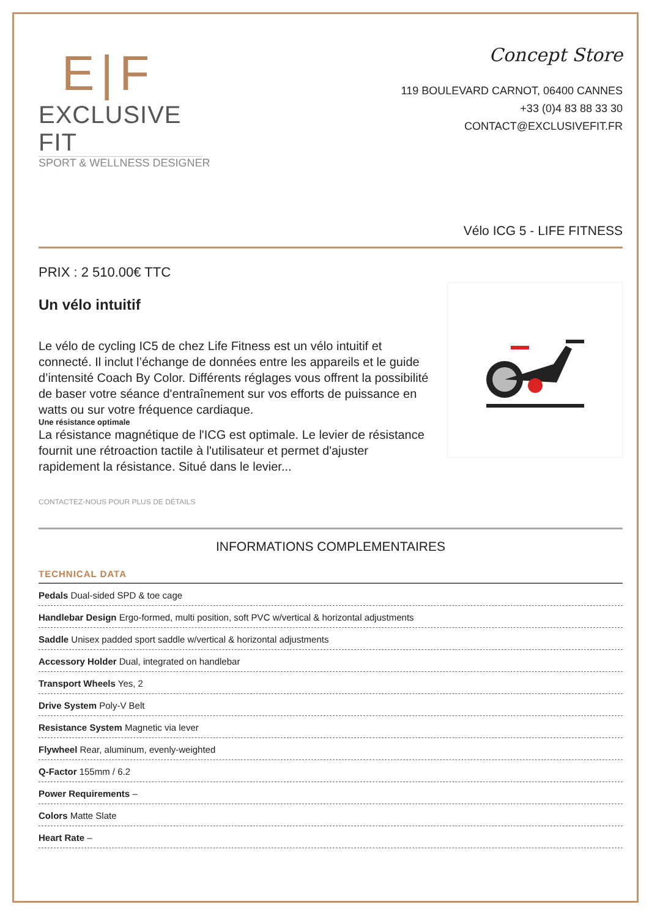E|F
EXCLUSIVE FIT
SPORT & WELLNESS DESIGNER
Concept Store
119 BOULEVARD CARNOT, 06400 CANNES
+33 (0)4 83 88 33 30
CONTACT@EXCLUSIVEFIT.FR
Vélo ICG 5 - LIFE FITNESS
PRIX : 2 510.00€ TTC
Un vélo intuitif
Le vélo de cycling IC5 de chez Life Fitness est un vélo intuitif et connecté. Il inclut l’échange de données entre les appareils et le guide d’intensité Coach By Color. Différents réglages vous offrent la possibilité de baser votre séance d'entraînement sur vos efforts de puissance en watts ou sur votre fréquence cardiaque.
Une résistance optimale
La résistance magnétique de l'ICG est optimale. Le levier de résistance fournit une rétroaction tactile à l'utilisateur et permet d'ajuster rapidement la résistance. Situé dans le levier...
CONTACTEZ-NOUS POUR PLUS DE DÉTAILS
INFORMATIONS COMPLEMENTAIRES
TECHNICAL DATA
| Pedals Dual-sided SPD & toe cage |
| Handlebar Design Ergo-formed, multi position, soft PVC w/vertical & horizontal adjustments |
| Saddle Unisex padded sport saddle w/vertical & horizontal adjustments |
| Accessory Holder Dual, integrated on handlebar |
| Transport Wheels Yes, 2 |
| Drive System Poly-V Belt |
| Resistance System Magnetic via lever |
| Flywheel Rear, aluminum, evenly-weighted |
| Q-Factor 155mm / 6.2 |
| Power Requirements – |
| Colors Matte Slate |
| Heart Rate – |